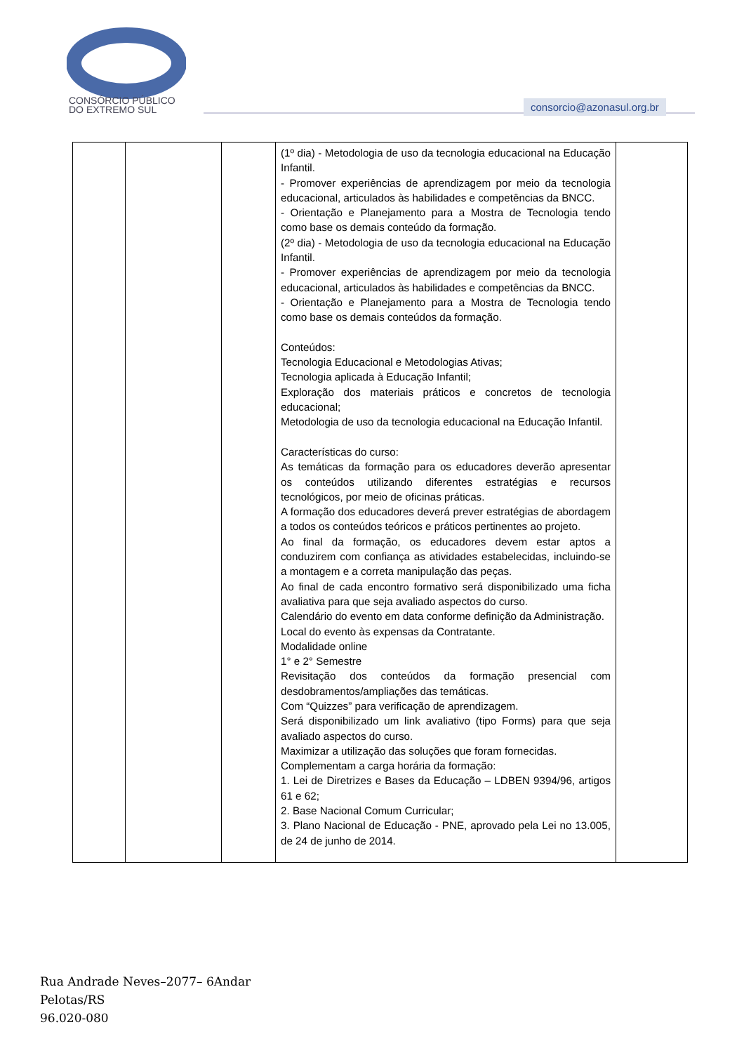CONSÓRCIO PÚBLICO
DO EXTREMO SUL
consorcio@azonasul.org.br
| | | | (1º dia) - Metodologia de uso da tecnologia educacional na Educação Infantil. - Promover experiências de aprendizagem por meio da tecnologia educacional, articulados às habilidades e competências da BNCC. - Orientação e Planejamento para a Mostra de Tecnologia tendo como base os demais conteúdo da formação. (2º dia) - Metodologia de uso da tecnologia educacional na Educação Infantil. - Promover experiências de aprendizagem por meio da tecnologia educacional, articulados às habilidades e competências da BNCC. - Orientação e Planejamento para a Mostra de Tecnologia tendo como base os demais conteúdos da formação. Conteúdos: Tecnologia Educacional e Metodologias Ativas; Tecnologia aplicada à Educação Infantil; Exploração dos materiais práticos e concretos de tecnologia educacional; Metodologia de uso da tecnologia educacional na Educação Infantil. Características do curso: As temáticas da formação para os educadores deverão apresentar os conteúdos utilizando diferentes estratégias e recursos tecnológicos, por meio de oficinas práticas. A formação dos educadores deverá prever estratégias de abordagem a todos os conteúdos teóricos e práticos pertinentes ao projeto. Ao final da formação, os educadores devem estar aptos a conduzirem com confiança as atividades estabelecidas, incluindo-se a montagem e a correta manipulação das peças. Ao final de cada encontro formativo será disponibilizado uma ficha avaliativa para que seja avaliado aspectos do curso. Calendário do evento em data conforme definição da Administração. Local do evento às expensas da Contratante. Modalidade online 1° e 2° Semestre Revisitação dos conteúdos da formação presencial com desdobramentos/ampliações das temáticas. Com “Quizzes” para verificação de aprendizagem. Será disponibilizado um link avaliativo (tipo Forms) para que seja avaliado aspectos do curso. Maximizar a utilização das soluções que foram fornecidas. Complementam a carga horária da formação: 1. Lei de Diretrizes e Bases da Educação – LDBEN 9394/96, artigos 61 e 62; 2. Base Nacional Comum Curricular; 3. Plano Nacional de Educação - PNE, aprovado pela Lei no 13.005, de 24 de junho de 2014. | |
Rua Andrade Neves–2077– 6Andar
Pelotas/RS
96.020-080